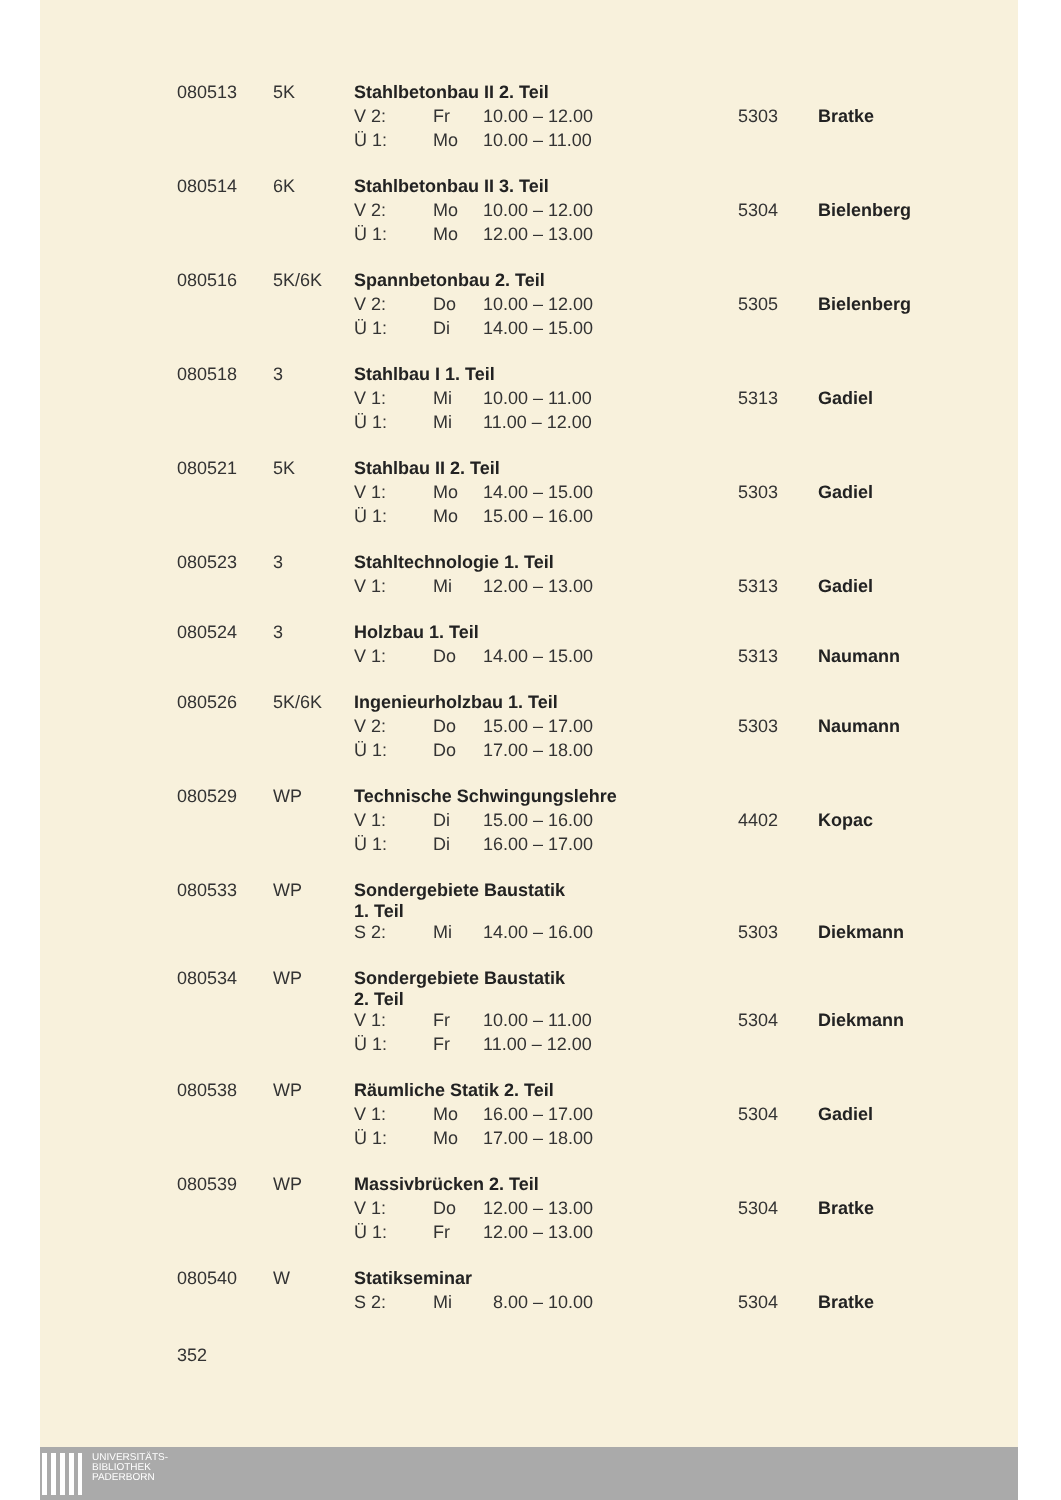| 080513 | 5K | Stahlbetonbau II 2. Teil | | | | |
| | | V 2: | Fr | 10.00 – 12.00 | 5303 | Bratke |
| | | Ü 1: | Mo | 10.00 – 11.00 | | |
| 080514 | 6K | Stahlbetonbau II 3. Teil | | | | |
| | | V 2: | Mo | 10.00 – 12.00 | 5304 | Bielenberg |
| | | Ü 1: | Mo | 12.00 – 13.00 | | |
| 080516 | 5K/6K | Spannbetonbau 2. Teil | | | | |
| | | V 2: | Do | 10.00 – 12.00 | 5305 | Bielenberg |
| | | Ü 1: | Di | 14.00 – 15.00 | | |
| 080518 | 3 | Stahlbau I 1. Teil | | | | |
| | | V 1: | Mi | 10.00 – 11.00 | 5313 | Gadiel |
| | | Ü 1: | Mi | 11.00 – 12.00 | | |
| 080521 | 5K | Stahlbau II 2. Teil | | | | |
| | | V 1: | Mo | 14.00 – 15.00 | 5303 | Gadiel |
| | | Ü 1: | Mo | 15.00 – 16.00 | | |
| 080523 | 3 | Stahltechnologie 1. Teil | | | | |
| | | V 1: | Mi | 12.00 – 13.00 | 5313 | Gadiel |
| 080524 | 3 | Holzbau 1. Teil | | | | |
| | | V 1: | Do | 14.00 – 15.00 | 5313 | Naumann |
| 080526 | 5K/6K | Ingenieurholzbau 1. Teil | | | | |
| | | V 2: | Do | 15.00 – 17.00 | 5303 | Naumann |
| | | Ü 1: | Do | 17.00 – 18.00 | | |
| 080529 | WP | Technische Schwingungslehre | | | | |
| | | V 1: | Di | 15.00 – 16.00 | 4402 | Kopac |
| | | Ü 1: | Di | 16.00 – 17.00 | | |
| 080533 | WP | Sondergebiete Baustatik 1. Teil | | | | |
| | | S 2: | Mi | 14.00 – 16.00 | 5303 | Diekmann |
| 080534 | WP | Sondergebiete Baustatik 2. Teil | | | | |
| | | V 1: | Fr | 10.00 – 11.00 | 5304 | Diekmann |
| | | Ü 1: | Fr | 11.00 – 12.00 | | |
| 080538 | WP | Räumliche Statik 2. Teil | | | | |
| | | V 1: | Mo | 16.00 – 17.00 | 5304 | Gadiel |
| | | Ü 1: | Mo | 17.00 – 18.00 | | |
| 080539 | WP | Massivbrücken 2. Teil | | | | |
| | | V 1: | Do | 12.00 – 13.00 | 5304 | Bratke |
| | | Ü 1: | Fr | 12.00 – 13.00 | | |
| 080540 | W | Statikseminar | | | | |
| | | S 2: | Mi | 8.00 – 10.00 | 5304 | Bratke |
352
UNIVERSITÄTS-
BIBLIOTHEK
PADERBORN